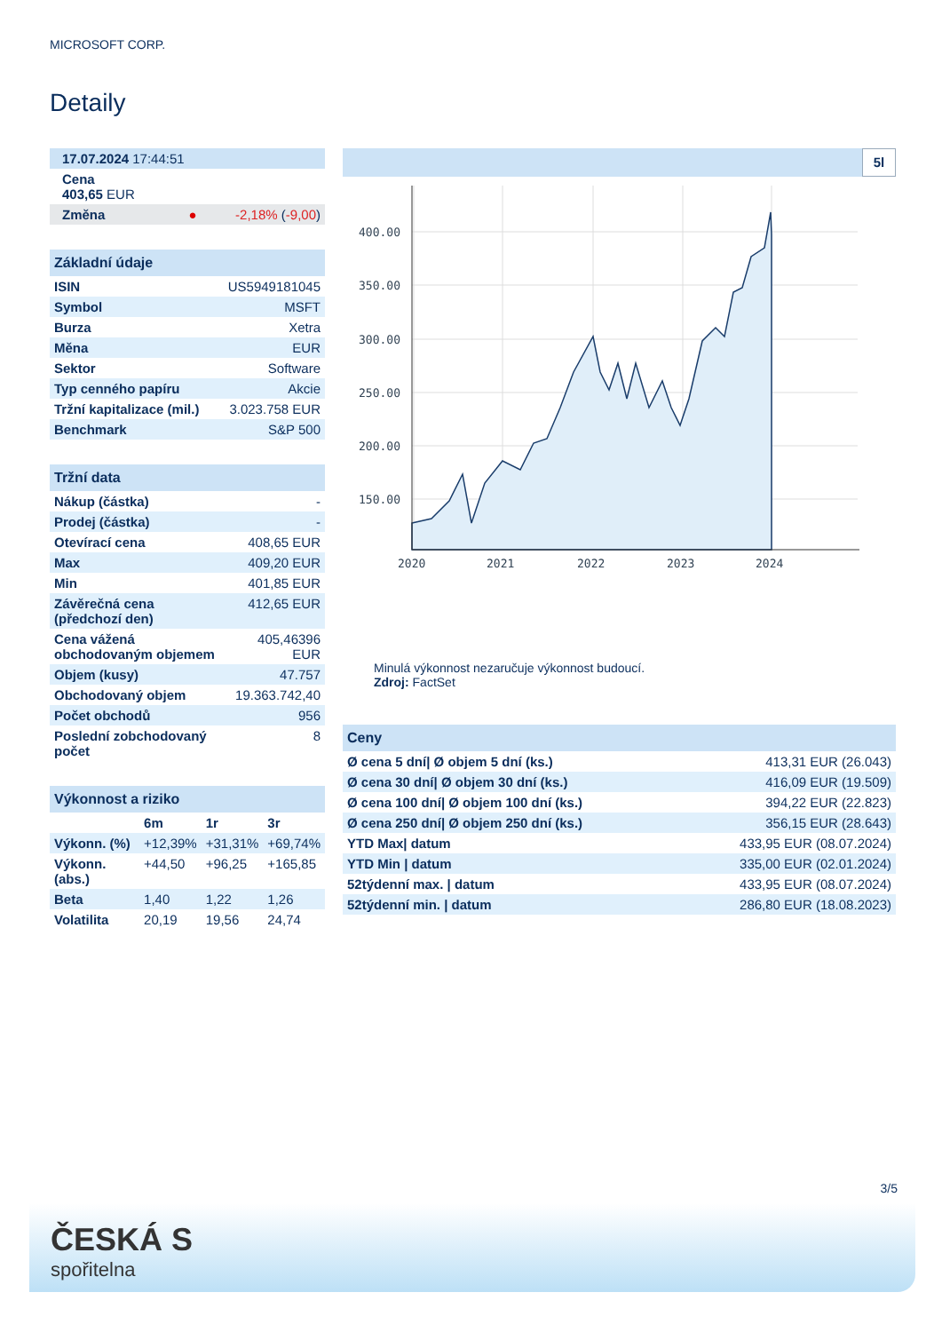MICROSOFT CORP.
Detaily
| 17.07.2024 17:44:51 | |
| Cena 403,65 EUR | |
| Změna ● | -2,18% ( -9,00 ) |
| Základní údaje | |
| --- | --- |
| ISIN | US5949181045 |
| Symbol | MSFT |
| Burza | Xetra |
| Měna | EUR |
| Sektor | Software |
| Typ cenného papíru | Akcie |
| Tržní kapitalizace (mil.) | 3.023.758 EUR |
| Benchmark | S&P 500 |
| Tržní data | |
| --- | --- |
| Nákup (částka) | - |
| Prodej (částka) | - |
| Otevírací cena | 408,65 EUR |
| Max | 409,20 EUR |
| Min | 401,85 EUR |
| Závěrečná cena (předchozí den) | 412,65 EUR |
| Cena vážená obchodovaným objemem | 405,46396 EUR |
| Objem (kusy) | 47.757 |
| Obchodovaný objem | 19.363.742,40 |
| Počet obchodů | 956 |
| Poslední zobchodovaný počet | 8 |
| Výkonnost a riziko | | | |
| --- | --- | --- | --- |
| | 6m | 1r | 3r |
| Výkonn. (%) | +12,39% | +31,31% | +69,74% |
| Výkonn. (abs.) | +44,50 | +96,25 | +165,85 |
| Beta | 1,40 | 1,22 | 1,26 |
| Volatilita | 20,19 | 19,56 | 24,74 |
5l
400.00
350.00
300.00
250.00
200.00
150.00
2020
2021
2022
2023
2024
Minulá výkonnost nezaručuje výkonnost budoucí.
Zdroj: FactSet
| Ceny | |
| --- | --- |
| Ø cena 5 dní/ Ø objem 5 dní (ks.) | 413,31 EUR (26.043) |
| Ø cena 30 dní/ Ø objem 30 dní (ks.) | 416,09 EUR (19.509) |
| Ø cena 100 dní/ Ø objem 100 dní (ks.) | 394,22 EUR (22.823) |
| Ø cena 250 dní/ Ø objem 250 dní (ks.) | 356,15 EUR (28.643) |
| YTD Max/ datum | 433,95 EUR (08.07.2024) |
| YTD Min / datum | 335,00 EUR (02.01.2024) |
| 52týdenní max. / datum | 433,95 EUR (08.07.2024) |
| 52týdenní min. / datum | 286,80 EUR (18.08.2023) |
3/5
ČESKÁ S
spořitelna